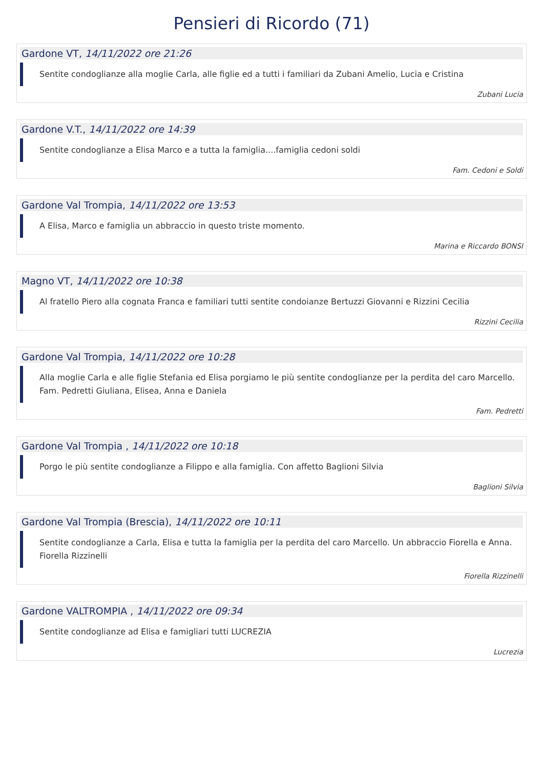Pensieri di Ricordo (71)
Gardone VT, 14/11/2022 ore 21:26
Sentite condoglianze alla moglie Carla, alle figlie ed a tutti i familiari da Zubani Amelio, Lucia e Cristina
Zubani Lucia
Gardone V.T., 14/11/2022 ore 14:39
Sentite condoglianze a Elisa Marco e a tutta la famiglia....famiglia cedoni soldi
Fam. Cedoni e Soldi
Gardone Val Trompia, 14/11/2022 ore 13:53
A Elisa, Marco e famiglia un abbraccio in questo triste momento.
Marina e Riccardo BONSI
Magno VT, 14/11/2022 ore 10:38
Al fratello Piero alla cognata Franca e familiari tutti sentite condoianze Bertuzzi Giovanni e Rizzini Cecilia
Rizzini Cecilia
Gardone Val Trompia, 14/11/2022 ore 10:28
Alla moglie Carla e alle figlie Stefania ed Elisa porgiamo le più sentite condoglianze per la perdita del caro Marcello.
Fam. Pedretti Giuliana, Elisea, Anna e Daniela
Fam. Pedretti
Gardone Val Trompia , 14/11/2022 ore 10:18
Porgo le più sentite condoglianze a Filippo e alla famiglia. Con affetto Baglioni Silvia
Baglioni Silvia
Gardone Val Trompia (Brescia), 14/11/2022 ore 10:11
Sentite condoglianze a Carla, Elisa e tutta la famiglia per la perdita del caro Marcello. Un abbraccio Fiorella e Anna.
Fiorella Rizzinelli
Fiorella Rizzinelli
Gardone VALTROMPIA , 14/11/2022 ore 09:34
Sentite condoglianze ad Elisa e famigliari tutti LUCREZIA
Lucrezia